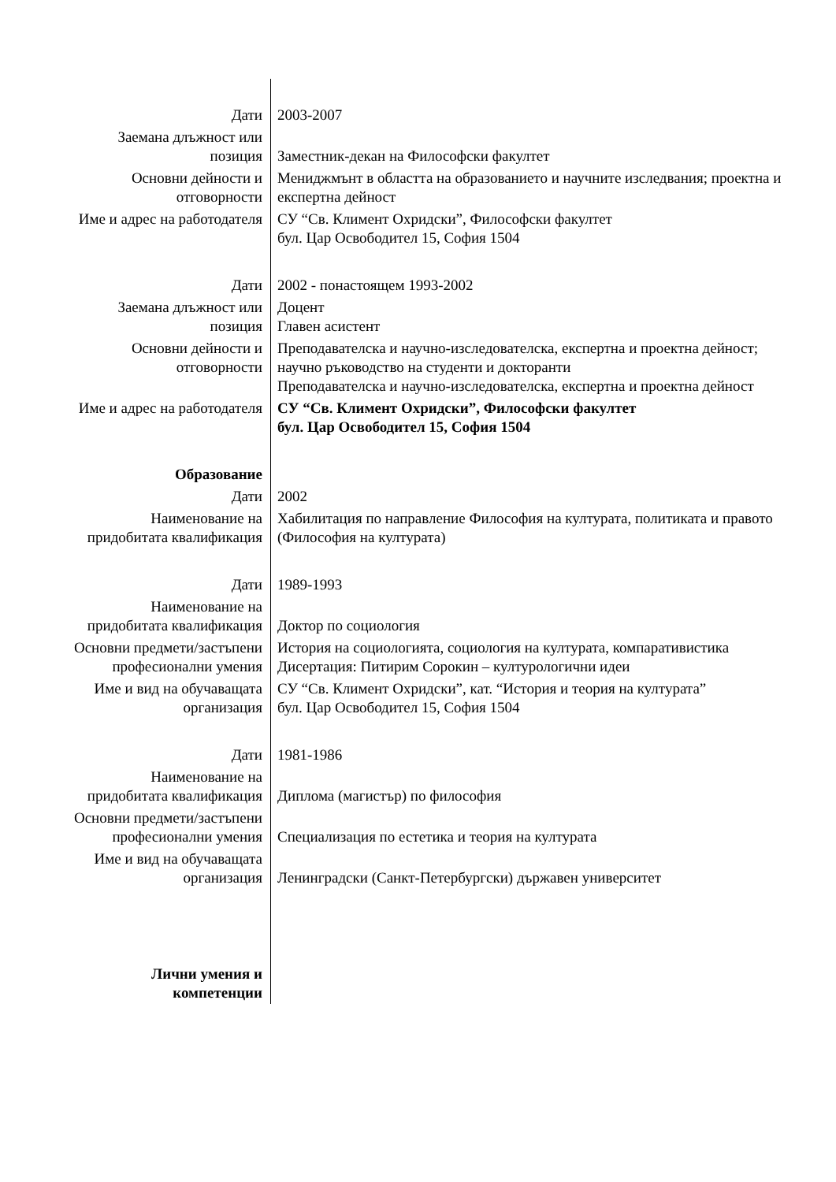| Дати | 2003-2007 |
| Заемана длъжност или позиция | Заместник-декан на Философски факултет |
| Основни дейности и отговорности | Мениджмънт в областта на образованието и научните изследвания; проектна и експертна дейност |
| Име и адрес на работодателя | СУ “Св. Климент Охридски”, Философски факултет бул. Цар Освободител 15, София 1504 |
| Дати | 2002 - понастоящем 1993-2002 |
| Заемана длъжност или позиция | Доцент Главен асистент |
| Основни дейности и отговорности | Преподавателска и научно-изследователска, експертна и проектна дейност; научно ръководство на студенти и докторанти Преподавателска и научно-изследователска, експертна и проектна дейност |
| Име и адрес на работодателя | СУ “Св. Климент Охридски”, Философски факултет бул. Цар Освободител 15, София 1504 |
| Образование | |
| Дати | 2002 |
| Наименование на придобитата квалификация | Хабилитация по направление Философия на културата, политиката и правото (Философия на културата) |
| Дати | 1989-1993 |
| Наименование на придобитата квалификация | Доктор по социология |
| Основни предмети/застъпени професионални умения | История на социологията, социология на културата, компаративистика Дисертация: Питирим Сорокин – културологични идеи |
| Име и вид на обучаващата организация | СУ “Св. Климент Охридски”, кат. “История и теория на културата” бул. Цар Освободител 15, София 1504 |
| Дати | 1981-1986 |
| Наименование на придобитата квалификация | Диплома (магистър) по философия |
| Основни предмети/застъпени професионални умения | Специализация по естетика и теория на културата |
| Име и вид на обучаващата организация | Ленинградски (Санкт-Петербургски) държавен университет |
| Лични умения и компетенции | |